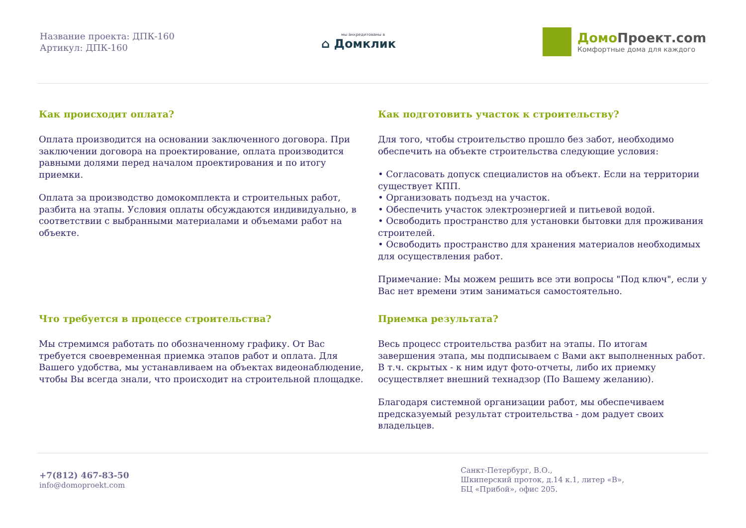Название проекта: ДПК-160
Артикул: ДПК-160
мы аккредитованы в
⌂ Домклик
Домо Проект.com
Комфортные дома для каждого
Как происходит оплата?
Оплата производится на основании заключенного договора. При заключении договора на проектирование, оплата производится равными долями перед началом проектирования и по итогу приемки.
Оплата за производство домокомплекта и строительных работ, разбита на этапы. Условия оплаты обсуждаются индивидуально, в соответствии с выбранными материалами и объемами работ на объекте.
Как подготовить участок к строительству?
Для того, чтобы строительство прошло без забот, необходимо обеспечить на объекте строительства следующие условия:
• Согласовать допуск специалистов на объект. Если на территории существует КПП.
• Организовать подъезд на участок.
• Обеспечить участок электроэнергией и питьевой водой.
• Освободить пространство для установки бытовки для проживания строителей.
• Освободить пространство для хранения материалов необходимых для осуществления работ.
Примечание: Мы можем решить все эти вопросы "Под ключ", если у Вас нет времени этим заниматься самостоятельно.
Что требуется в процессе строительства?
Мы стремимся работать по обозначенному графику. От Вас требуется своевременная приемка этапов работ и оплата. Для Вашего удобства, мы устанавливаем на объектах видеонаблюдение, чтобы Вы всегда знали, что происходит на строительной площадке.
Приемка результата?
Весь процесс строительства разбит на этапы. По итогам завершения этапа, мы подписываем с Вами акт выполненных работ. В т.ч. скрытых - к ним идут фото-отчеты, либо их приемку осуществляет внешний технадзор (По Вашему желанию).
Благодаря системной организации работ, мы обеспечиваем предсказуемый результат строительства - дом радует своих владельцев.
+7(812) 467-83-50
info@domoproekt.com
Санкт-Петербург, В.О.,
Шкиперский проток, д.14 к.1, литер «В»,
БЦ «Прибой», офис 205.